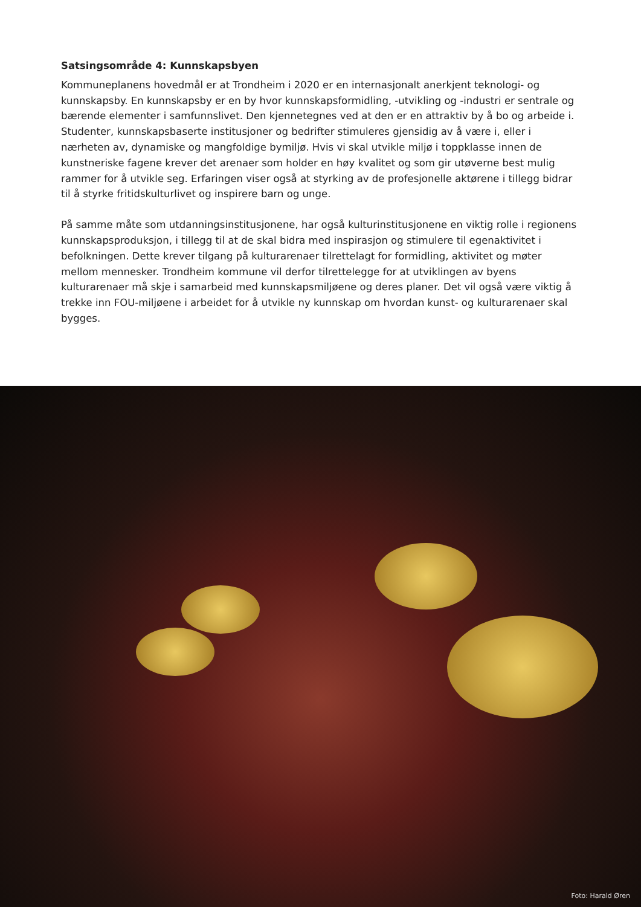Satsingsområde 4: Kunnskapsbyen
Kommuneplanens hovedmål er at Trondheim i 2020 er en internasjonalt anerkjent teknologi- og kunnskapsby. En kunnskapsby er en by hvor kunnskapsformidling, -utvikling og -industri er sentrale og bærende elementer i samfunnslivet. Den kjennetegnes ved at den er en attraktiv by å bo og arbeide i. Studenter, kunnskapsbaserte institusjoner og bedrifter stimuleres gjensidig av å være i, eller i nærheten av, dynamiske og mangfoldige bymiljø. Hvis vi skal utvikle miljø i toppklasse innen de kunstneriske fagene krever det arenaer som holder en høy kvalitet og som gir utøverne best mulig rammer for å utvikle seg. Erfaringen viser også at styrking av de profesjonelle aktørene i tillegg bidrar til å styrke fritidskulturlivet og inspirere barn og unge.
På samme måte som utdanningsinstitusjonene, har også kulturinstitusjonene en viktig rolle i regionens kunnskapsproduksjon, i tillegg til at de skal bidra med inspirasjon og stimulere til egenaktivitet i befolkningen. Dette krever tilgang på kulturarenaer tilrettelagt for formidling, aktivitet og møter mellom mennesker. Trondheim kommune vil derfor tilrettelegge for at utviklingen av byens kulturarenaer må skje i samarbeid med kunnskapsmiljøene og deres planer. Det vil også være viktig å trekke inn FOU-miljøene i arbeidet for å utvikle ny kunnskap om hvordan kunst- og kulturarenaer skal bygges.
Foto: Harald Øren